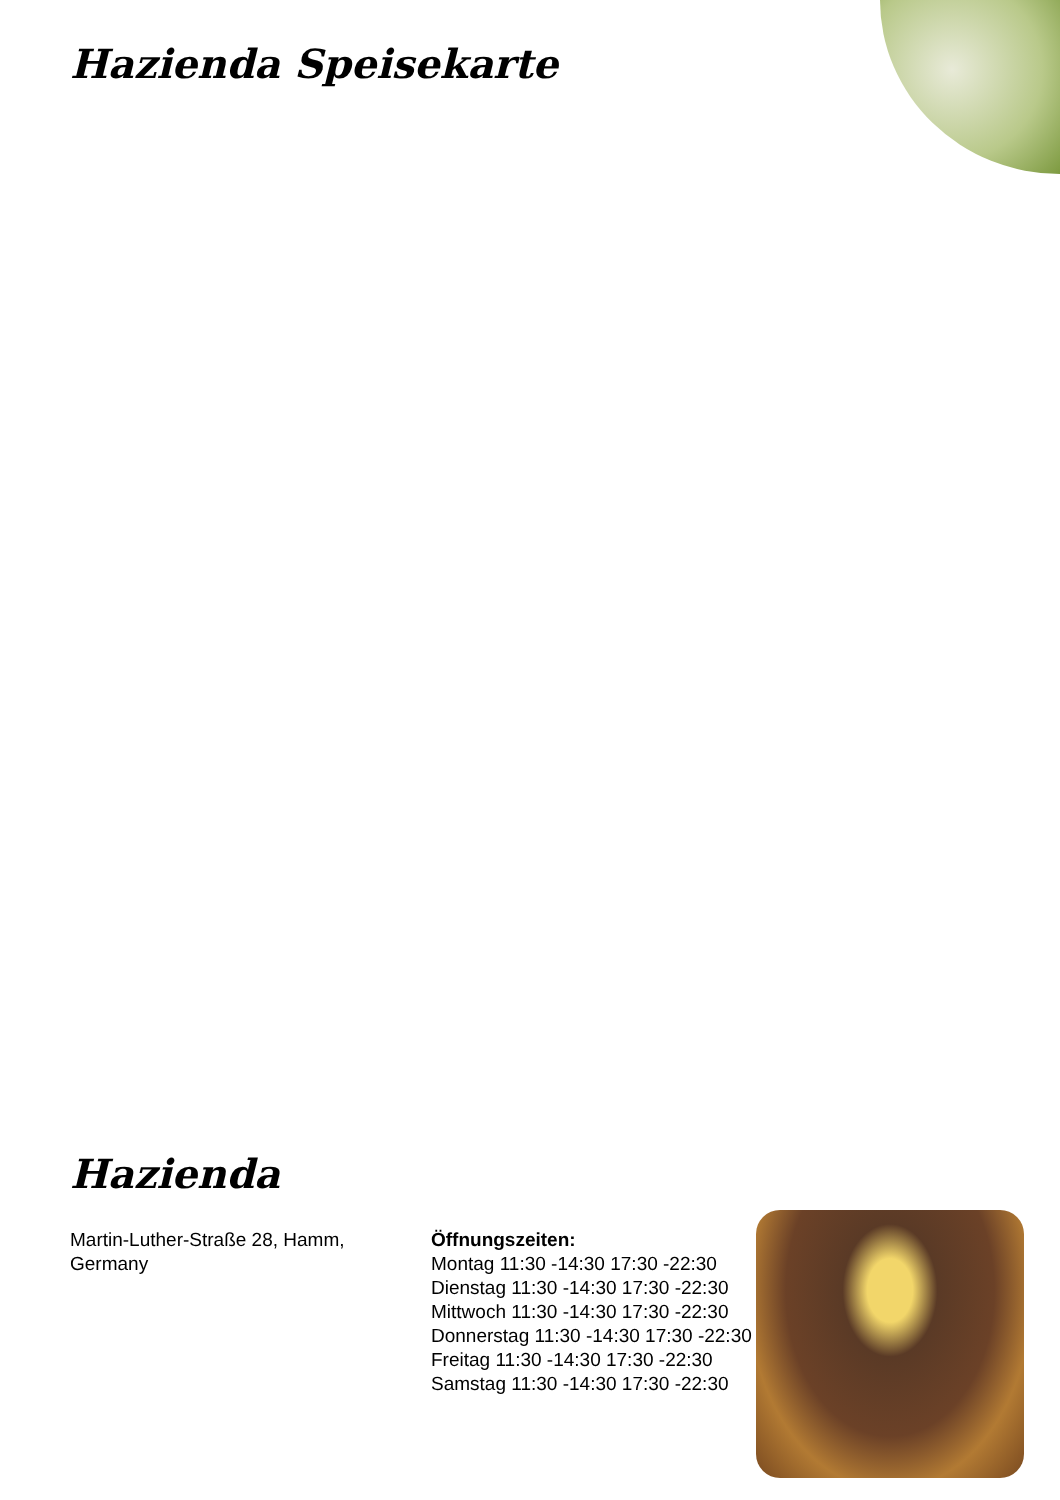Hazienda Speisekarte
Hazienda
Martin-Luther-Straße 28, Hamm, Germany
Öffnungszeiten:
Montag 11:30 -14:30 17:30 -22:30
Dienstag 11:30 -14:30 17:30 -22:30
Mittwoch 11:30 -14:30 17:30 -22:30
Donnerstag 11:30 -14:30 17:30 -22:30
Freitag 11:30 -14:30 17:30 -22:30
Samstag 11:30 -14:30 17:30 -22:30